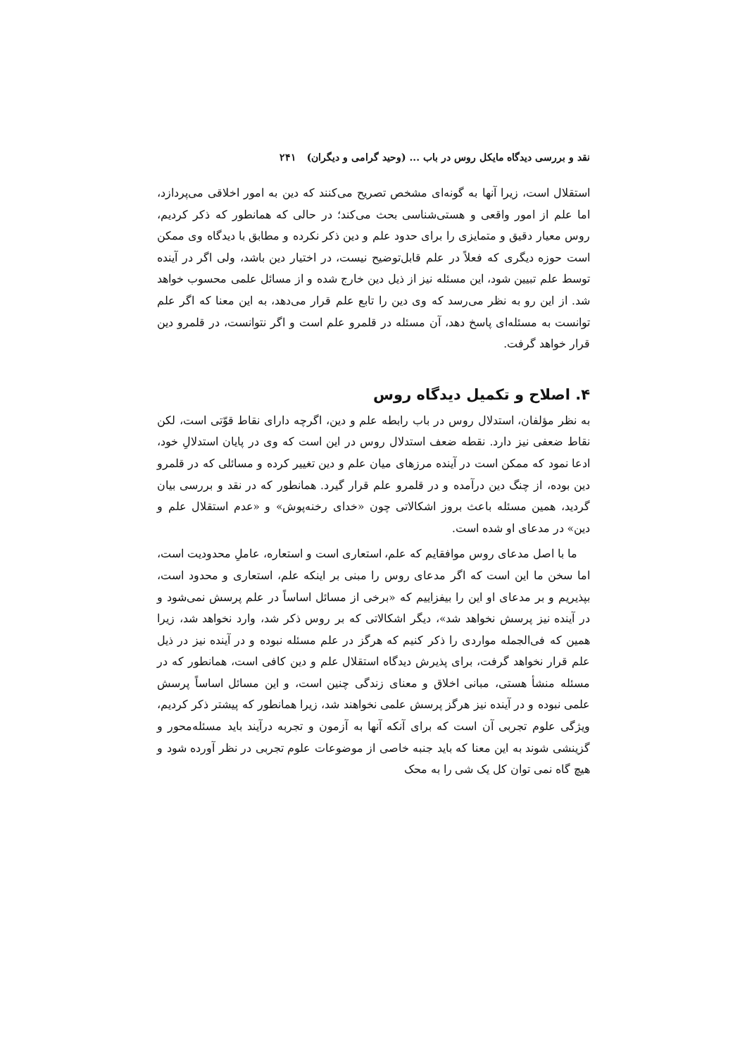نقد و بررسی دیدگاه مایکل روس در باب ... (وحید گرامی و دیگران) ۲۴۱
استقلال است، زیرا آنها به گونه‌ای مشخص تصریح می‌کنند که دین به امور اخلاقی می‌پردازد، اما علم از امور واقعی و هستی‌شناسی بحث می‌کند؛ در حالی که همانطور که ذکر کردیم، روس معیار دقیق و متمایزی را برای حدود علم و دین ذکر نکرده و مطابق با دیدگاه وی ممکن است حوزه دیگری که فعلاً در علم قابل‌توضیح نیست، در اختیار دین باشد، ولی اگر در آینده توسط علم تبیین شود، این مسئله نیز از ذیل دین خارج شده و از مسائل علمی محسوب خواهد شد. از این رو به نظر می‌رسد که وی دین را تابع علم قرار می‌دهد، به این معنا که اگر علم توانست به مسئله‌ای پاسخ دهد، آن مسئله در قلمرو علم است و اگر نتوانست، در قلمرو دین قرار خواهد گرفت.
۴. اصلاح و تکمیل دیدگاه روس
به نظر مؤلفان، استدلال روس در باب رابطه علم و دین، اگرچه دارای نقاط قوّتی است، لکن نقاط ضعفی نیز دارد. نقطه ضعف استدلال روس در این است که وی در پایان استدلالِ خود، ادعا نمود که ممکن است در آینده مرزهای میان علم و دین تغییر کرده و مسائلی که در قلمرو دین بوده، از چنگ دین درآمده و در قلمرو علم قرار گیرد. همانطور که در نقد و بررسی بیان گردید، همین مسئله باعث بروز اشکالاتی چون «خدای رخنه‌پوش» و «عدم استقلال علم و دین» در مدعای او شده است.
ما با اصل مدعای روس موافقایم که علم، استعاری است و استعاره، عاملِ محدودیت است، اما سخن ما این است که اگر مدعای روس را مبنی بر اینکه علم، استعاری و محدود است، بپذیریم و بر مدعای او این را بیفزاییم که «برخی از مسائل اساساً در علم پرسش نمی‌شود و در آینده نیز پرسش نخواهد شد»، دیگر اشکالاتی که بر روس ذکر شد، وارد نخواهد شد، زیرا همین که فی‌الجمله مواردی را ذکر کنیم که هرگز در علم مسئله نبوده و در آینده نیز در ذیل علم قرار نخواهد گرفت، برای پذیرش دیدگاه استقلال علم و دین کافی است، همانطور که در مسئله منشأ هستی، مبانی اخلاق و معنای زندگی چنین است، و این مسائل اساساً پرسش علمی نبوده و در آینده نیز هرگز پرسش علمی نخواهند شد، زیرا همانطور که پیشتر ذکر کردیم، ویژگی علوم تجربی آن است که برای آنکه آنها به آزمون و تجربه درآیند باید مسئله‌محور و گزینشی شوند به این معنا که باید جنبه خاصی از موضوعات علوم تجربی در نظر آورده شود و هیچ گاه نمی توان کل یک شی را به محک